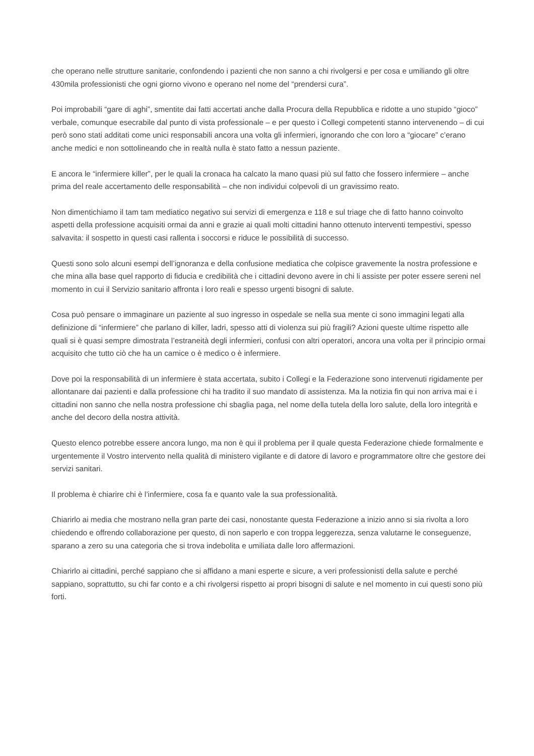che operano nelle strutture sanitarie, confondendo i pazienti che non sanno a chi rivolgersi e per cosa e umiliando gli oltre 430mila professionisti che ogni giorno vivono e operano nel nome del “prendersi cura”.
Poi improbabili “gare di aghi”, smentite dai fatti accertati anche dalla Procura della Repubblica e ridotte a uno stupido “gioco” verbale, comunque esecrabile dal punto di vista professionale – e per questo i Collegi competenti stanno intervenendo – di cui però sono stati additati come unici responsabili ancora una volta gli infermieri, ignorando che con loro a “giocare” c’erano anche medici e non sottolineando che in realtà nulla è stato fatto a nessun paziente.
E ancora le “infermiere killer”, per le quali la cronaca ha calcato la mano quasi più sul fatto che fossero infermiere – anche prima del reale accertamento delle responsabilità – che non individui colpevoli di un gravissimo reato.
Non dimentichiamo il tam tam mediatico negativo sui servizi di emergenza e 118 e sul triage che di fatto hanno coinvolto aspetti della professione acquisiti ormai da anni e grazie ai quali molti cittadini hanno ottenuto interventi tempestivi, spesso salvavita: il sospetto in questi casi rallenta i soccorsi e riduce le possibilità di successo.
Questi sono solo alcuni esempi dell’ignoranza e della confusione mediatica che colpisce gravemente la nostra professione e che mina alla base quel rapporto di fiducia e credibilità che i cittadini devono avere in chi li assiste per poter essere sereni nel momento in cui il Servizio sanitario affronta i loro reali e spesso urgenti bisogni di salute.
Cosa può pensare o immaginare un paziente al suo ingresso in ospedale se nella sua mente ci sono immagini legati alla definizione di “infermiere” che parlano di killer, ladri, spesso atti di violenza sui più fragili? Azioni queste ultime rispetto alle quali si è quasi sempre dimostrata l’estraneità degli infermieri, confusi con altri operatori, ancora una volta per il principio ormai acquisito che tutto ciò che ha un camice o è medico o è infermiere.
Dove poi la responsabilità di un infermiere è stata accertata, subito i Collegi e la Federazione sono intervenuti rigidamente per allontanare dai pazienti e dalla professione chi ha tradito il suo mandato di assistenza. Ma la notizia fin qui non arriva mai e i cittadini non sanno che nella nostra professione chi sbaglia paga, nel nome della tutela della loro salute, della loro integrità e anche del decoro della nostra attività.
Questo elenco potrebbe essere ancora lungo, ma non è qui il problema per il quale questa Federazione chiede formalmente e urgentemente il Vostro intervento nella qualità di ministero vigilante e di datore di lavoro e programmatore oltre che gestore dei servizi sanitari.
Il problema è chiarire chi è l’infermiere, cosa fa e quanto vale la sua professionalità.
Chiarirlo ai media che mostrano nella gran parte dei casi, nonostante questa Federazione a inizio anno si sia rivolta a loro chiedendo e offrendo collaborazione per questo, di non saperlo e con troppa leggerezza, senza valutarne le conseguenze, sparano a zero su una categoria che si trova indebolita e umiliata dalle loro affermazioni.
Chiarirlo ai cittadini, perché sappiano che si affidano a mani esperte e sicure, a veri professionisti della salute e perché sappiano, soprattutto, su chi far conto e a chi rivolgersi rispetto ai propri bisogni di salute e nel momento in cui questi sono più forti.